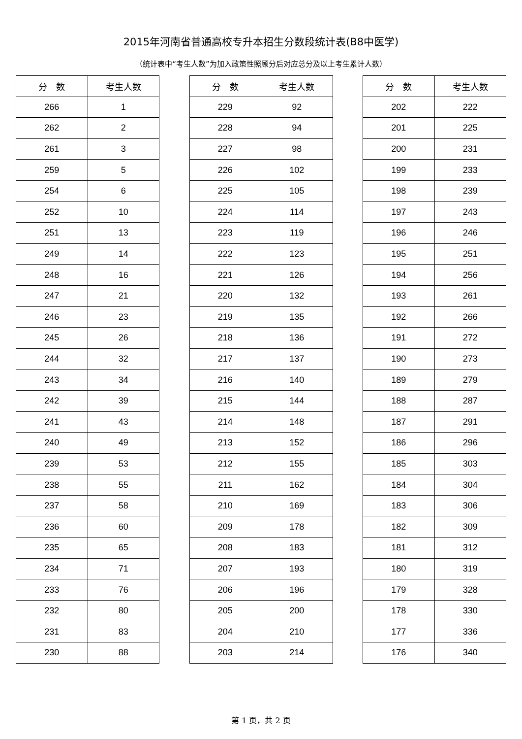2015年河南省普通高校专升本招生分数段统计表(B8中医学)
（统计表中“考生人数”为加入政策性照顾分后对应总分及以上考生累计人数）
| 分 数 | 考生人数 |
| --- | --- |
| 266 | 1 |
| 262 | 2 |
| 261 | 3 |
| 259 | 5 |
| 254 | 6 |
| 252 | 10 |
| 251 | 13 |
| 249 | 14 |
| 248 | 16 |
| 247 | 21 |
| 246 | 23 |
| 245 | 26 |
| 244 | 32 |
| 243 | 34 |
| 242 | 39 |
| 241 | 43 |
| 240 | 49 |
| 239 | 53 |
| 238 | 55 |
| 237 | 58 |
| 236 | 60 |
| 235 | 65 |
| 234 | 71 |
| 233 | 76 |
| 232 | 80 |
| 231 | 83 |
| 230 | 88 |
| 分 数 | 考生人数 |
| --- | --- |
| 229 | 92 |
| 228 | 94 |
| 227 | 98 |
| 226 | 102 |
| 225 | 105 |
| 224 | 114 |
| 223 | 119 |
| 222 | 123 |
| 221 | 126 |
| 220 | 132 |
| 219 | 135 |
| 218 | 136 |
| 217 | 137 |
| 216 | 140 |
| 215 | 144 |
| 214 | 148 |
| 213 | 152 |
| 212 | 155 |
| 211 | 162 |
| 210 | 169 |
| 209 | 178 |
| 208 | 183 |
| 207 | 193 |
| 206 | 196 |
| 205 | 200 |
| 204 | 210 |
| 203 | 214 |
| 分 数 | 考生人数 |
| --- | --- |
| 202 | 222 |
| 201 | 225 |
| 200 | 231 |
| 199 | 233 |
| 198 | 239 |
| 197 | 243 |
| 196 | 246 |
| 195 | 251 |
| 194 | 256 |
| 193 | 261 |
| 192 | 266 |
| 191 | 272 |
| 190 | 273 |
| 189 | 279 |
| 188 | 287 |
| 187 | 291 |
| 186 | 296 |
| 185 | 303 |
| 184 | 304 |
| 183 | 306 |
| 182 | 309 |
| 181 | 312 |
| 180 | 319 |
| 179 | 328 |
| 178 | 330 |
| 177 | 336 |
| 176 | 340 |
第 1 页，共 2 页